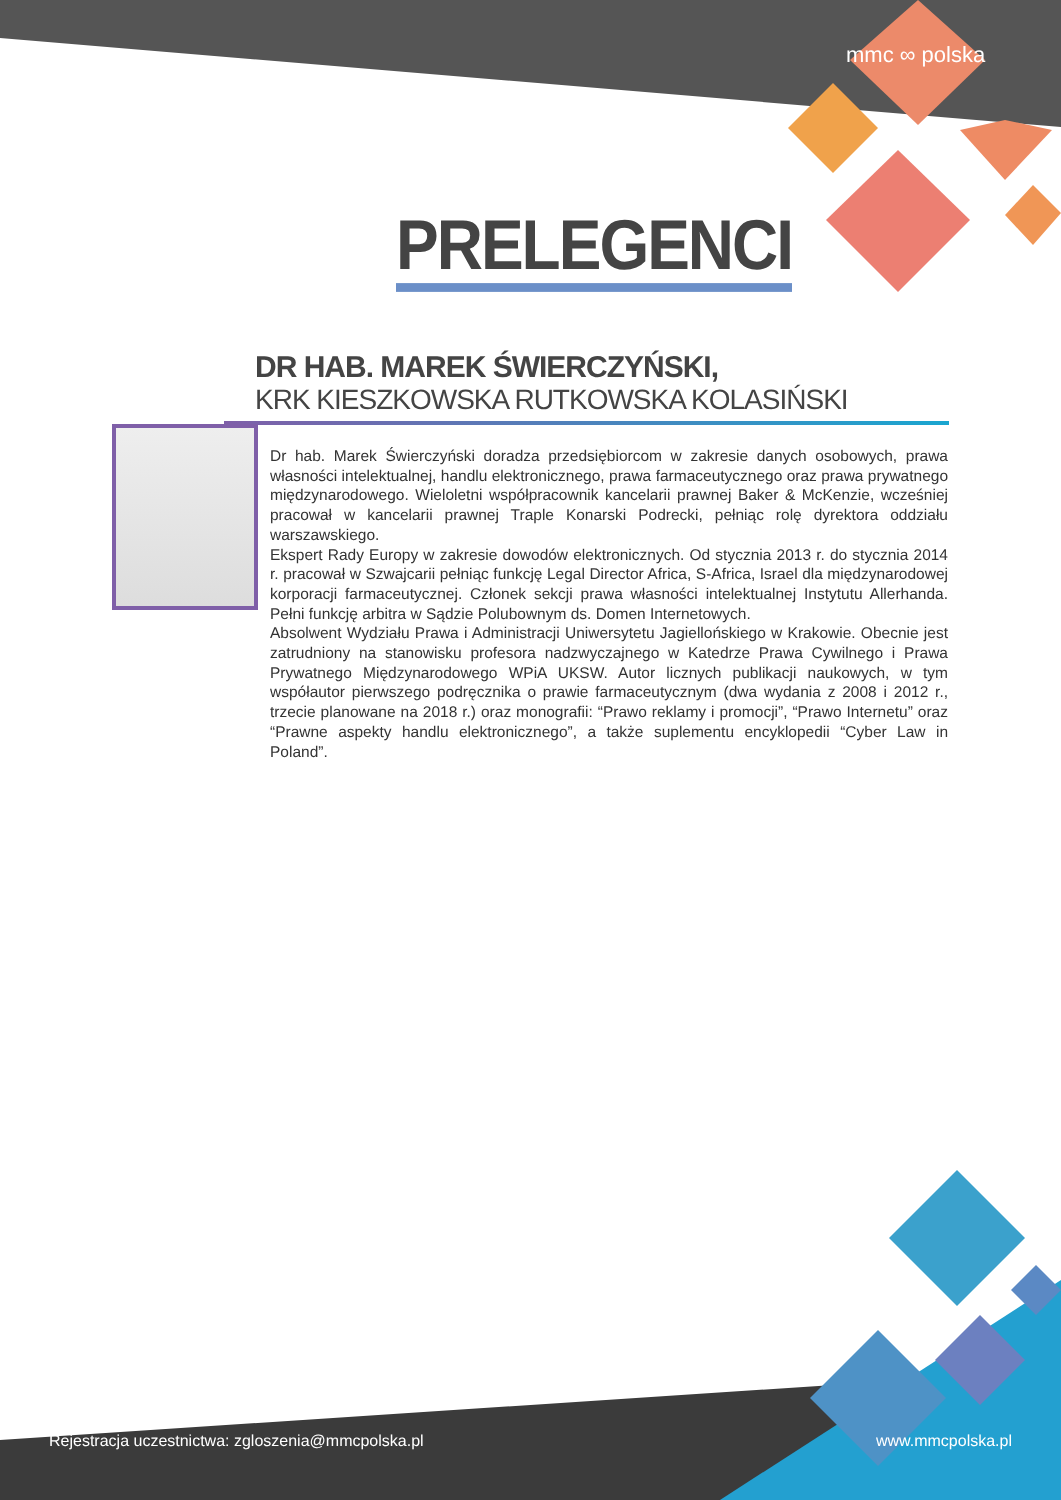mmc ∞ polska
PRELEGENCI
DR HAB. MAREK ŚWIERCZYŃSKI,
KRK KIESZKOWSKA RUTKOWSKA KOLASIŃSKI
Dr hab. Marek Świerczyński doradza przedsiębiorcom w zakresie danych osobowych, prawa własności intelektualnej, handlu elektronicznego, prawa farmaceutycznego oraz prawa prywatnego międzynarodowego. Wieloletni współpracownik kancelarii prawnej Baker & McKenzie, wcześniej pracował w kancelarii prawnej Traple Konarski Podrecki, pełniąc rolę dyrektora oddziału warszawskiego.
Ekspert Rady Europy w zakresie dowodów elektronicznych. Od stycznia 2013 r. do stycznia 2014 r. pracował w Szwajcarii pełniąc funkcję Legal Director Africa, S-Africa, Israel dla międzynarodowej korporacji farmaceutycznej. Członek sekcji prawa własności intelektualnej Instytutu Allerhanda. Pełni funkcję arbitra w Sądzie Polubownym ds. Domen Internetowych.
Absolwent Wydziału Prawa i Administracji Uniwersytetu Jagiellońskiego w Krakowie. Obecnie jest zatrudniony na stanowisku profesora nadzwyczajnego w Katedrze Prawa Cywilnego i Prawa Prywatnego Międzynarodowego WPiA UKSW. Autor licznych publikacji naukowych, w tym współautor pierwszego podręcznika o prawie farmaceutycznym (dwa wydania z 2008 i 2012 r., trzecie planowane na 2018 r.) oraz monografii: “Prawo reklamy i promocji”, “Prawo Internetu” oraz “Prawne aspekty handlu elektronicznego”, a także suplementu encyklopedii “Cyber Law in Poland”.
Rejestracja uczestnictwa: zgloszenia@mmcpolska.pl www.mmcpolska.pl